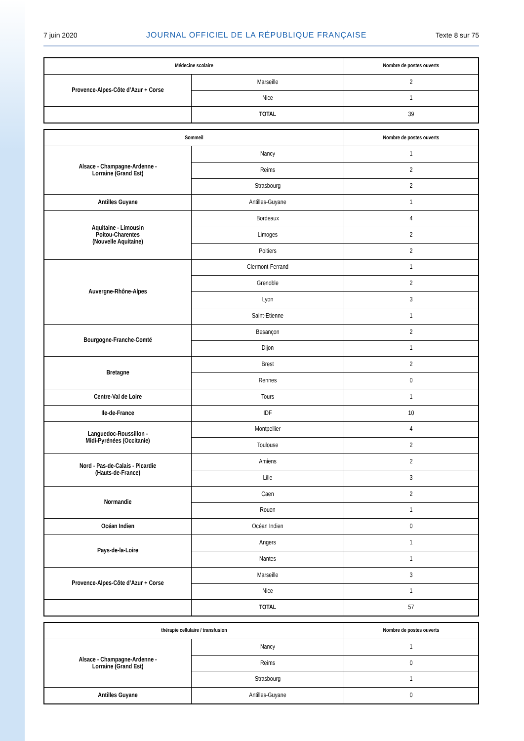7 juin 2020 JOURNAL OFFICIEL DE LA RÉPUBLIQUE FRANÇAISE Texte 8 sur 75
| Médecine scolaire | | Nombre de postes ouverts |
| --- | --- | --- |
| Provence-Alpes-Côte d’Azur + Corse | Marseille | 2 |
| | Nice | 1 |
| | TOTAL | 39 |
| Sommeil | | Nombre de postes ouverts |
| --- | --- | --- |
| Alsace - Champagne-Ardenne - Lorraine (Grand Est) | Nancy | 1 |
| | Reims | 2 |
| | Strasbourg | 2 |
| Antilles Guyane | Antilles-Guyane | 1 |
| Aquitaine - Limousin Poitou-Charentes (Nouvelle Aquitaine) | Bordeaux | 4 |
| | Limoges | 2 |
| | Poitiers | 2 |
| Auvergne-Rhône-Alpes | Clermont-Ferrand | 1 |
| | Grenoble | 2 |
| | Lyon | 3 |
| | Saint-Etienne | 1 |
| Bourgogne-Franche-Comté | Besançon | 2 |
| | Dijon | 1 |
| Bretagne | Brest | 2 |
| | Rennes | 0 |
| Centre-Val de Loire | Tours | 1 |
| Ile-de-France | IDF | 10 |
| Languedoc-Roussillon - Midi-Pyrénées (Occitanie) | Montpellier | 4 |
| | Toulouse | 2 |
| Nord - Pas-de-Calais - Picardie (Hauts-de-France) | Amiens | 2 |
| | Lille | 3 |
| Normandie | Caen | 2 |
| | Rouen | 1 |
| Océan Indien | Océan Indien | 0 |
| Pays-de-la-Loire | Angers | 1 |
| | Nantes | 1 |
| Provence-Alpes-Côte d’Azur + Corse | Marseille | 3 |
| | Nice | 1 |
| | TOTAL | 57 |
| thérapie cellulaire / transfusion | | Nombre de postes ouverts |
| --- | --- | --- |
| Alsace - Champagne-Ardenne - Lorraine (Grand Est) | Nancy | 1 |
| | Reims | 0 |
| | Strasbourg | 1 |
| Antilles Guyane | Antilles-Guyane | 0 |